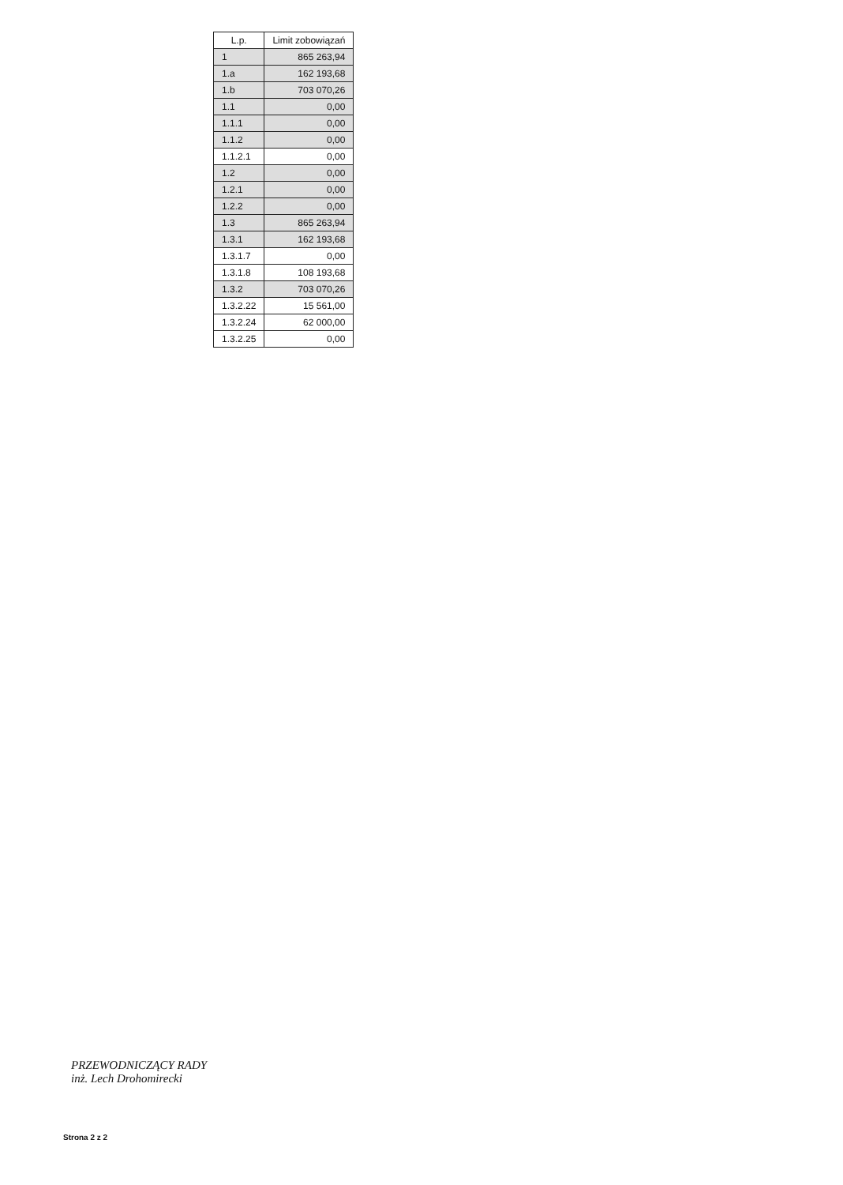| L.p. | Limit zobowiązań |
| --- | --- |
| 1 | 865 263,94 |
| 1.a | 162 193,68 |
| 1.b | 703 070,26 |
| 1.1 | 0,00 |
| 1.1.1 | 0,00 |
| 1.1.2 | 0,00 |
| 1.1.2.1 | 0,00 |
| 1.2 | 0,00 |
| 1.2.1 | 0,00 |
| 1.2.2 | 0,00 |
| 1.3 | 865 263,94 |
| 1.3.1 | 162 193,68 |
| 1.3.1.7 | 0,00 |
| 1.3.1.8 | 108 193,68 |
| 1.3.2 | 703 070,26 |
| 1.3.2.22 | 15 561,00 |
| 1.3.2.24 | 62 000,00 |
| 1.3.2.25 | 0,00 |
PRZEWODNICZĄCY RADY
inż. Lech Drohomirecki
Strona 2 z 2